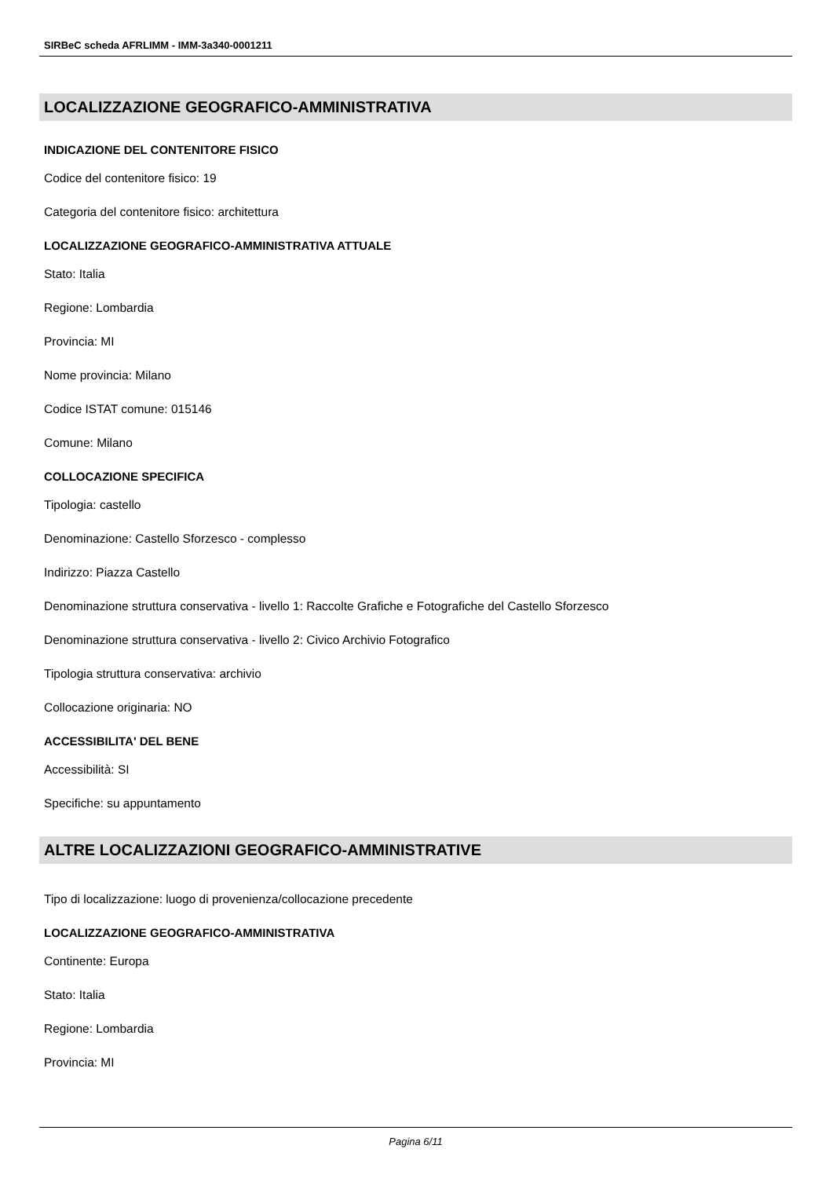SIRBeC scheda AFRLIMM - IMM-3a340-0001211
LOCALIZZAZIONE GEOGRAFICO-AMMINISTRATIVA
INDICAZIONE DEL CONTENITORE FISICO
Codice del contenitore fisico: 19
Categoria del contenitore fisico: architettura
LOCALIZZAZIONE GEOGRAFICO-AMMINISTRATIVA ATTUALE
Stato: Italia
Regione: Lombardia
Provincia: MI
Nome provincia: Milano
Codice ISTAT comune: 015146
Comune: Milano
COLLOCAZIONE SPECIFICA
Tipologia: castello
Denominazione: Castello Sforzesco - complesso
Indirizzo: Piazza Castello
Denominazione struttura conservativa - livello 1: Raccolte Grafiche e Fotografiche del Castello Sforzesco
Denominazione struttura conservativa - livello 2: Civico Archivio Fotografico
Tipologia struttura conservativa: archivio
Collocazione originaria: NO
ACCESSIBILITA' DEL BENE
Accessibilità: SI
Specifiche: su appuntamento
ALTRE LOCALIZZAZIONI GEOGRAFICO-AMMINISTRATIVE
Tipo di localizzazione: luogo di provenienza/collocazione precedente
LOCALIZZAZIONE GEOGRAFICO-AMMINISTRATIVA
Continente: Europa
Stato: Italia
Regione: Lombardia
Provincia: MI
Pagina 6/11